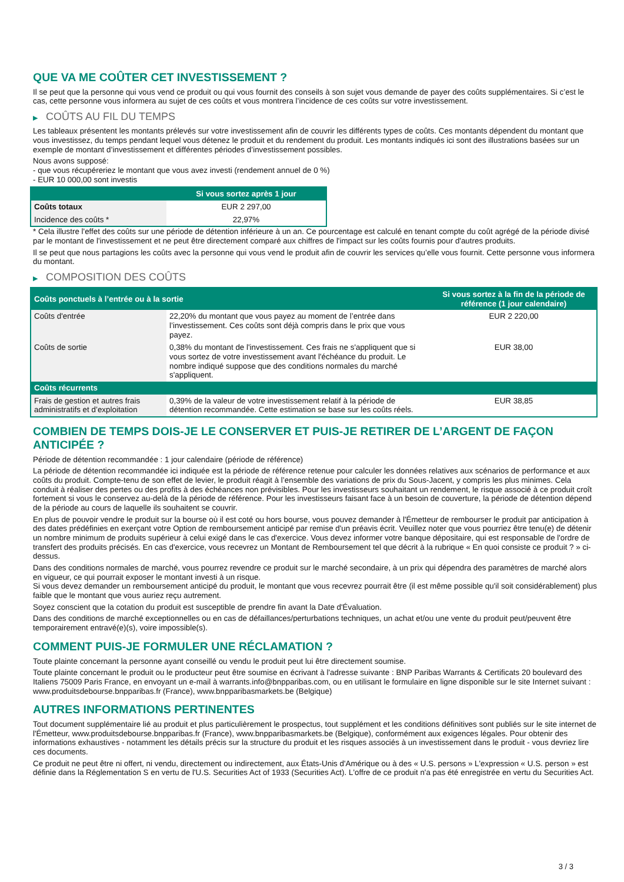QUE VA ME COÛTER CET INVESTISSEMENT ?
Il se peut que la personne qui vous vend ce produit ou qui vous fournit des conseils à son sujet vous demande de payer des coûts supplémentaires. Si c’est le cas, cette personne vous informera au sujet de ces coûts et vous montrera l’incidence de ces coûts sur votre investissement.
▶ COÛTS AU FIL DU TEMPS
Les tableaux présentent les montants prélevés sur votre investissement afin de couvrir les différents types de coûts. Ces montants dépendent du montant que vous investissez, du temps pendant lequel vous détenez le produit et du rendement du produit. Les montants indiqués ici sont des illustrations basées sur un exemple de montant d’investissement et différentes périodes d’investissement possibles.
Nous avons supposé:
- que vous récupéreriez le montant que vous avez investi (rendement annuel de 0 %)
- EUR 10 000,00 sont investis
| | Si vous sortez après 1 jour |
| --- | --- |
| Coûts totaux | EUR 2 297,00 |
| Incidence des coûts * | 22,97% |
* Cela illustre l'effet des coûts sur une période de détention inférieure à un an. Ce pourcentage est calculé en tenant compte du coût agrégé de la période divisé par le montant de l'investissement et ne peut être directement comparé aux chiffres de l'impact sur les coûts fournis pour d'autres produits.
Il se peut que nous partagions les coûts avec la personne qui vous vend le produit afin de couvrir les services qu’elle vous fournit. Cette personne vous informera du montant.
▶ COMPOSITION DES COÛTS
| Coûts ponctuels à l’entrée ou à la sortie | | Si vous sortez à la fin de la période de référence (1 jour calendaire) |
| --- | --- | --- |
| Coûts d'entrée | 22,20% du montant que vous payez au moment de l’entrée dans l’investissement. Ces coûts sont déjà compris dans le prix que vous payez. | EUR 2 220,00 |
| Coûts de sortie | 0,38% du montant de l'investissement. Ces frais ne s'appliquent que si vous sortez de votre investissement avant l'échéance du produit. Le nombre indiqué suppose que des conditions normales du marché s'appliquent. | EUR 38,00 |
| Coûts récurrents | | |
| Frais de gestion et autres frais administratifs et d’exploitation | 0,39% de la valeur de votre investissement relatif à la période de détention recommandée. Cette estimation se base sur les coûts réels. | EUR 38,85 |
COMBIEN DE TEMPS DOIS-JE LE CONSERVER ET PUIS-JE RETIRER DE L’ARGENT DE FAÇON ANTICIPÉE ?
Période de détention recommandée : 1 jour calendaire (période de référence)
La période de détention recommandée ici indiquée est la période de référence retenue pour calculer les données relatives aux scénarios de performance et aux coûts du produit. Compte-tenu de son effet de levier, le produit réagit à l’ensemble des variations de prix du Sous-Jacent, y compris les plus minimes. Cela conduit à réaliser des pertes ou des profits à des échéances non prévisibles. Pour les investisseurs souhaitant un rendement, le risque associé à ce produit croît fortement si vous le conservez au-delà de la période de référence. Pour les investisseurs faisant face à un besoin de couverture, la période de détention dépend de la période au cours de laquelle ils souhaitent se couvrir.
En plus de pouvoir vendre le produit sur la bourse où il est coté ou hors bourse, vous pouvez demander à l'Émetteur de rembourser le produit par anticipation à des dates prédéfinies en exerçant votre Option de remboursement anticipé par remise d'un préavis écrit. Veuillez noter que vous pourriez être tenu(e) de détenir un nombre minimum de produits supérieur à celui exigé dans le cas d'exercice. Vous devez informer votre banque dépositaire, qui est responsable de l'ordre de transfert des produits précisés. En cas d'exercice, vous recevrez un Montant de Remboursement tel que décrit à la rubrique « En quoi consiste ce produit ? » ci-dessus.
Dans des conditions normales de marché, vous pourrez revendre ce produit sur le marché secondaire, à un prix qui dépendra des paramètres de marché alors en vigueur, ce qui pourrait exposer le montant investi à un risque.
Si vous devez demander un remboursement anticipé du produit, le montant que vous recevrez pourrait être (il est même possible qu'il soit considérablement) plus faible que le montant que vous auriez reçu autrement.
Soyez conscient que la cotation du produit est susceptible de prendre fin avant la Date d'Évaluation.
Dans des conditions de marché exceptionnelles ou en cas de défaillances/perturbations techniques, un achat et/ou une vente du produit peut/peuvent être temporairement entravé(e)(s), voire impossible(s).
COMMENT PUIS-JE FORMULER UNE RÉCLAMATION ?
Toute plainte concernant la personne ayant conseillé ou vendu le produit peut lui être directement soumise.
Toute plainte concernant le produit ou le producteur peut être soumise en écrivant à l'adresse suivante : BNP Paribas Warrants & Certificats 20 boulevard des Italiens 75009 Paris France, en envoyant un e-mail à warrants.info@bnpparibas.com, ou en utilisant le formulaire en ligne disponible sur le site Internet suivant : www.produitsdebourse.bnpparibas.fr (France), www.bnpparibasmarkets.be (Belgique)
AUTRES INFORMATIONS PERTINENTES
Tout document supplémentaire lié au produit et plus particulièrement le prospectus, tout supplément et les conditions définitives sont publiés sur le site internet de l'Émetteur, www.produitsdebourse.bnpparibas.fr (France), www.bnpparibasmarkets.be (Belgique), conformément aux exigences légales. Pour obtenir des informations exhaustives - notamment les détails précis sur la structure du produit et les risques associés à un investissement dans le produit - vous devriez lire ces documents.
Ce produit ne peut être ni offert, ni vendu, directement ou indirectement, aux États-Unis d'Amérique ou à des « U.S. persons » L'expression « U.S. person » est définie dans la Réglementation S en vertu de l'U.S. Securities Act of 1933 (Securities Act). L'offre de ce produit n'a pas été enregistrée en vertu du Securities Act.
3 / 3